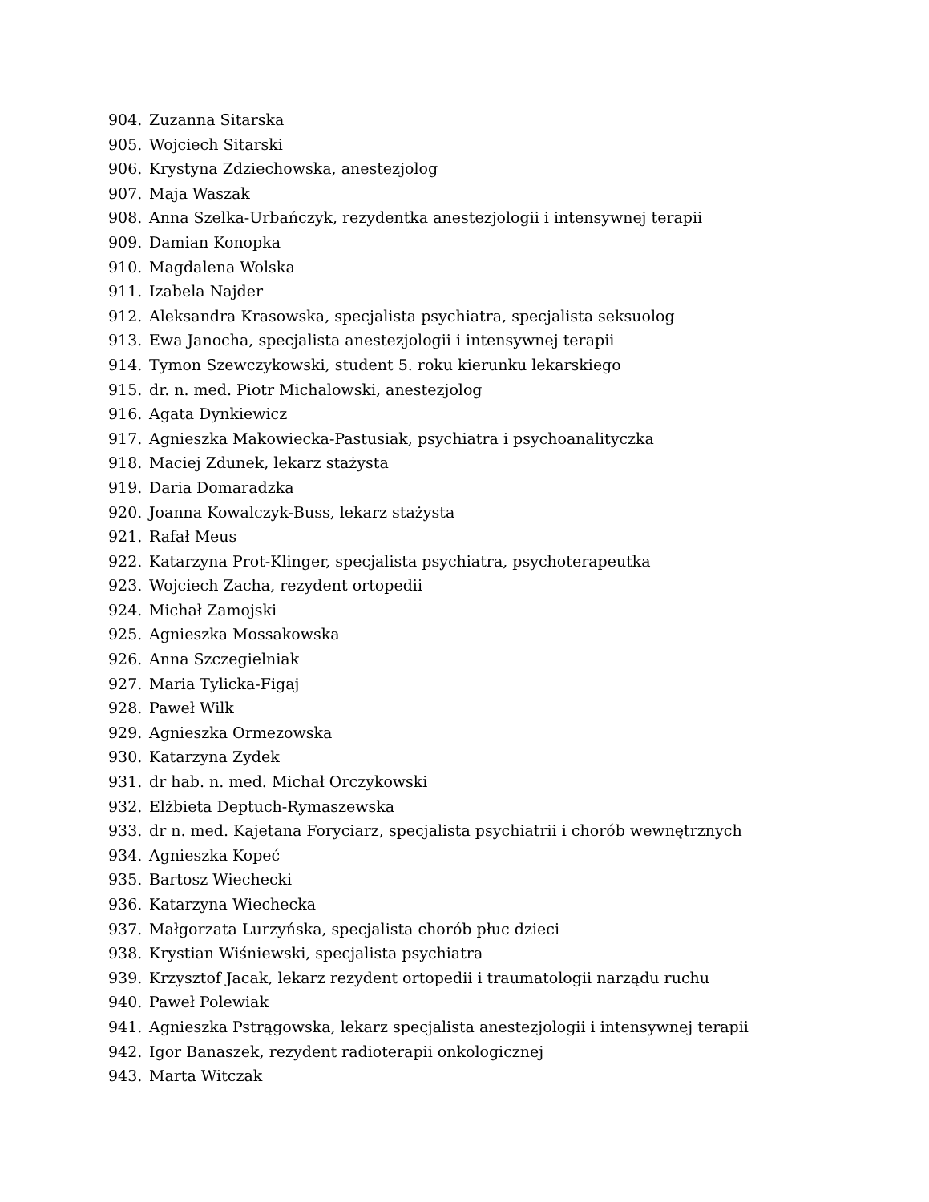904. Zuzanna Sitarska
905. Wojciech Sitarski
906. Krystyna Zdziechowska, anestezjolog
907. Maja Waszak
908. Anna Szelka-Urbańczyk, rezydentka anestezjologii i intensywnej terapii
909. Damian Konopka
910. Magdalena Wolska
911. Izabela Najder
912. Aleksandra Krasowska, specjalista psychiatra, specjalista seksuolog
913. Ewa Janocha, specjalista anestezjologii i intensywnej terapii
914. Tymon Szewczykowski, student 5. roku kierunku lekarskiego
915. dr. n. med. Piotr Michalowski, anestezjolog
916. Agata Dynkiewicz
917. Agnieszka Makowiecka-Pastusiak, psychiatra i psychoanalityczka
918. Maciej Zdunek, lekarz stażysta
919. Daria Domaradzka
920. Joanna Kowalczyk-Buss, lekarz stażysta
921. Rafał Meus
922. Katarzyna Prot-Klinger, specjalista psychiatra, psychoterapeutka
923. Wojciech Zacha, rezydent ortopedii
924. Michał Zamojski
925. Agnieszka Mossakowska
926. Anna Szczegielniak
927. Maria Tylicka-Figaj
928. Paweł Wilk
929. Agnieszka Ormezowska
930. Katarzyna Zydek
931. dr hab. n. med. Michał Orczykowski
932. Elżbieta Deptuch-Rymaszewska
933. dr n. med. Kajetana Foryciarz, specjalista psychiatrii i chorób wewnętrznych
934. Agnieszka Kopeć
935. Bartosz Wiechecki
936. Katarzyna Wiechecka
937. Małgorzata Lurzyńska, specjalista chorób płuc dzieci
938. Krystian Wiśniewski, specjalista psychiatra
939. Krzysztof Jacak, lekarz rezydent ortopedii i traumatologii narządu ruchu
940. Paweł Polewiak
941. Agnieszka Pstrągowska, lekarz specjalista anestezjologii i intensywnej terapii
942. Igor Banaszek, rezydent radioterapii onkologicznej
943. Marta Witczak